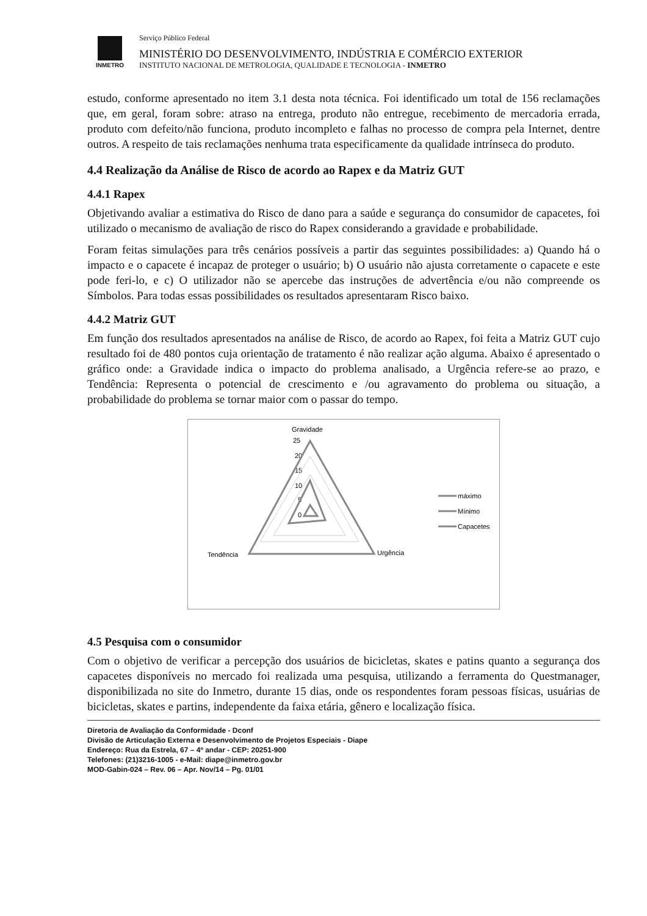INMETRO
Serviço Público Federal
MINISTÉRIO DO DESENVOLVIMENTO, INDÚSTRIA E COMÉRCIO EXTERIOR
INSTITUTO NACIONAL DE METROLOGIA, QUALIDADE E TECNOLOGIA - INMETRO
estudo, conforme apresentado no item 3.1 desta nota técnica. Foi identificado um total de 156 reclamações que, em geral, foram sobre: atraso na entrega, produto não entregue, recebimento de mercadoria errada, produto com defeito/não funciona, produto incompleto e falhas no processo de compra pela Internet, dentre outros. A respeito de tais reclamações nenhuma trata especificamente da qualidade intrínseca do produto.
4.4 Realização da Análise de Risco de acordo ao Rapex e da Matriz GUT
4.4.1 Rapex
Objetivando avaliar a estimativa do Risco de dano para a saúde e segurança do consumidor de capacetes, foi utilizado o mecanismo de avaliação de risco do Rapex considerando a gravidade e probabilidade.
Foram feitas simulações para três cenários possíveis a partir das seguintes possibilidades: a) Quando há o impacto e o capacete é incapaz de proteger o usuário; b) O usuário não ajusta corretamente o capacete e este pode feri-lo, e c) O utilizador não se apercebe das instruções de advertência e/ou não compreende os Símbolos. Para todas essas possibilidades os resultados apresentaram Risco baixo.
4.4.2 Matriz GUT
Em função dos resultados apresentados na análise de Risco, de acordo ao Rapex, foi feita a Matriz GUT cujo resultado foi de 480 pontos cuja orientação de tratamento é não realizar ação alguma. Abaixo é apresentado o gráfico onde: a Gravidade indica o impacto do problema analisado, a Urgência refere-se ao prazo, e Tendência: Representa o potencial de crescimento e /ou agravamento do problema ou situação, a probabilidade do problema se tornar maior com o passar do tempo.
Gravidade
25
20
15
10
5
0
Tendência
Urgência
máximo
Mínimo
Capacetes
4.5 Pesquisa com o consumidor
Com o objetivo de verificar a percepção dos usuários de bicicletas, skates e patins quanto a segurança dos capacetes disponíveis no mercado foi realizada uma pesquisa, utilizando a ferramenta do Questmanager, disponibilizada no site do Inmetro, durante 15 dias, onde os respondentes foram pessoas físicas, usuárias de bicicletas, skates e partins, independente da faixa etária, gênero e localização física.
Diretoria de Avaliação da Conformidade - Dconf
Divisão de Articulação Externa e Desenvolvimento de Projetos Especiais - Diape
Endereço: Rua da Estrela, 67 – 4º andar - CEP: 20251-900
Telefones: (21)3216-1005 - e-Mail: diape@inmetro.gov.br
MOD-Gabin-024 – Rev. 06 – Apr. Nov/14 – Pg. 01/01